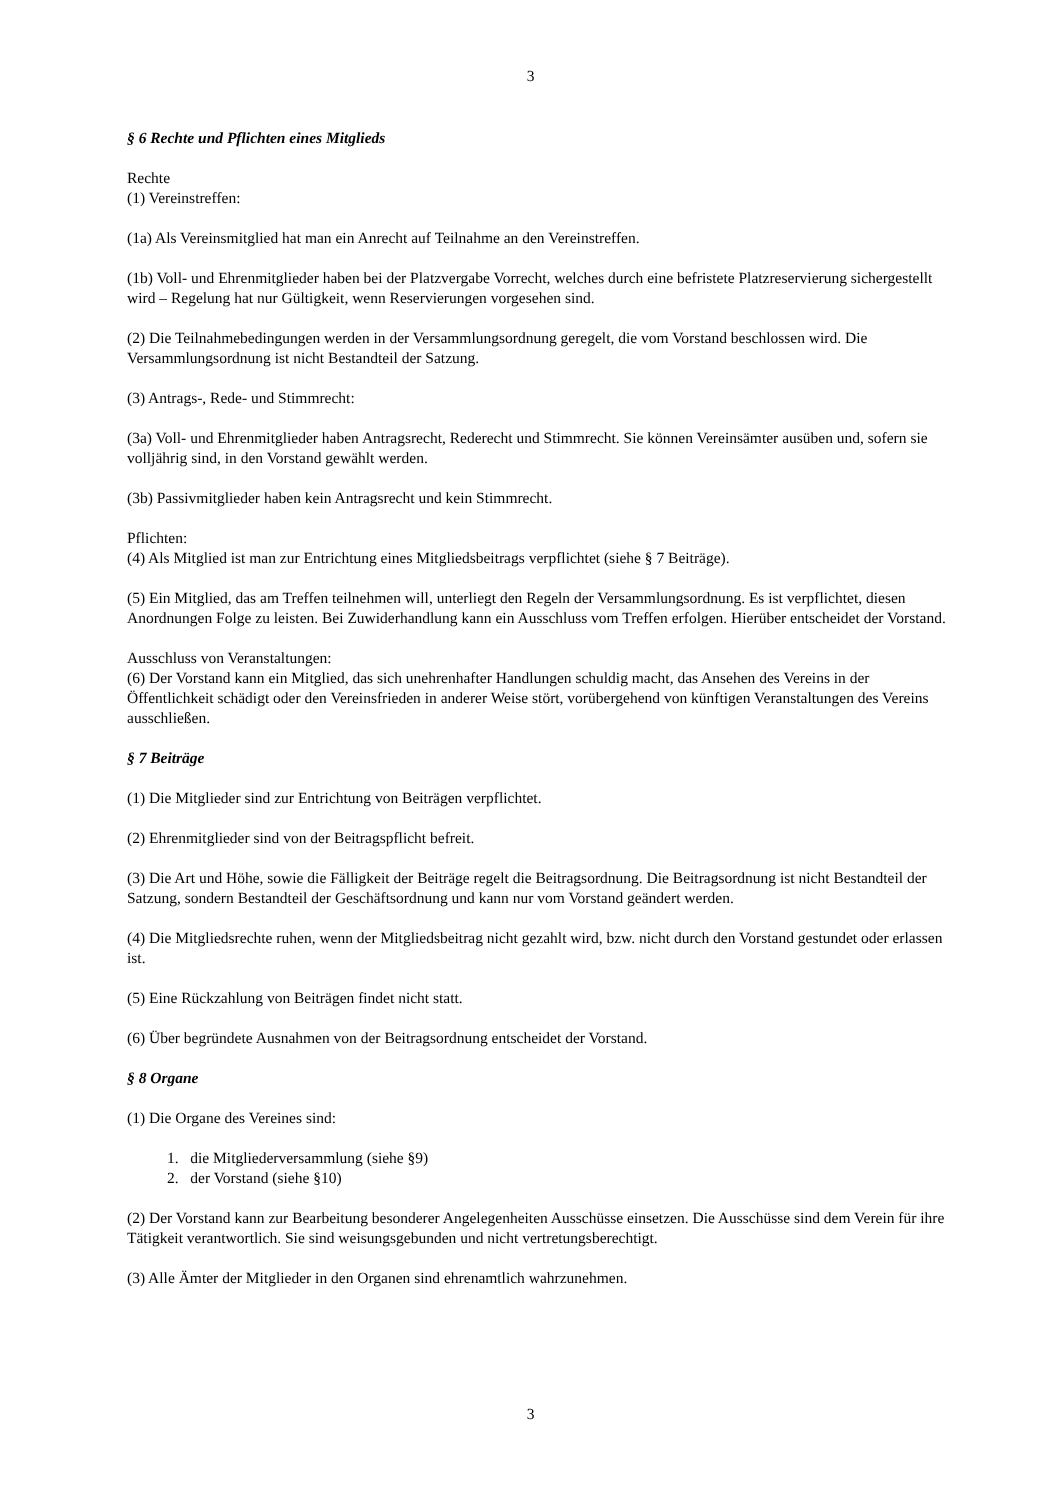3
§ 6 Rechte und Pflichten eines Mitglieds
Rechte
(1) Vereinstreffen:
(1a) Als Vereinsmitglied hat man ein Anrecht auf Teilnahme an den Vereinstreffen.
(1b) Voll- und Ehrenmitglieder haben bei der Platzvergabe Vorrecht, welches durch eine befristete Platzreservierung sichergestellt wird – Regelung hat nur Gültigkeit, wenn Reservierungen vorgesehen sind.
(2) Die Teilnahmebedingungen werden in der Versammlungsordnung geregelt, die vom Vorstand beschlossen wird. Die Versammlungsordnung ist nicht Bestandteil der Satzung.
(3) Antrags-, Rede- und Stimmrecht:
(3a) Voll- und Ehrenmitglieder haben Antragsrecht, Rederecht und Stimmrecht. Sie können Vereinsämter ausüben und, sofern sie volljährig sind, in den Vorstand gewählt werden.
(3b) Passivmitglieder haben kein Antragsrecht und kein Stimmrecht.
Pflichten:
(4) Als Mitglied ist man zur Entrichtung eines Mitgliedsbeitrags verpflichtet (siehe § 7 Beiträge).
(5) Ein Mitglied, das am Treffen teilnehmen will, unterliegt den Regeln der Versammlungsordnung. Es ist verpflichtet, diesen Anordnungen Folge zu leisten. Bei Zuwiderhandlung kann ein Ausschluss vom Treffen erfolgen. Hierüber entscheidet der Vorstand.
Ausschluss von Veranstaltungen:
(6) Der Vorstand kann ein Mitglied, das sich unehrenhafter Handlungen schuldig macht, das Ansehen des Vereins in der Öffentlichkeit schädigt oder den Vereinsfrieden in anderer Weise stört, vorübergehend von künftigen Veranstaltungen des Vereins ausschließen.
§ 7 Beiträge
(1) Die Mitglieder sind zur Entrichtung von Beiträgen verpflichtet.
(2) Ehrenmitglieder sind von der Beitragspflicht befreit.
(3) Die Art und Höhe, sowie die Fälligkeit der Beiträge regelt die Beitragsordnung. Die Beitragsordnung ist nicht Bestandteil der Satzung, sondern Bestandteil der Geschäftsordnung und kann nur vom Vorstand geändert werden.
(4) Die Mitgliedsrechte ruhen, wenn der Mitgliedsbeitrag nicht gezahlt wird, bzw. nicht durch den Vorstand gestundet oder erlassen ist.
(5) Eine Rückzahlung von Beiträgen findet nicht statt.
(6) Über begründete Ausnahmen von der Beitragsordnung entscheidet der Vorstand.
§ 8 Organe
(1) Die Organe des Vereines sind:
1. die Mitgliederversammlung (siehe §9)
2. der Vorstand (siehe §10)
(2) Der Vorstand kann zur Bearbeitung besonderer Angelegenheiten Ausschüsse einsetzen. Die Ausschüsse sind dem Verein für ihre Tätigkeit verantwortlich. Sie sind weisungsgebunden und nicht vertretungsberechtigt.
(3) Alle Ämter der Mitglieder in den Organen sind ehrenamtlich wahrzunehmen.
3